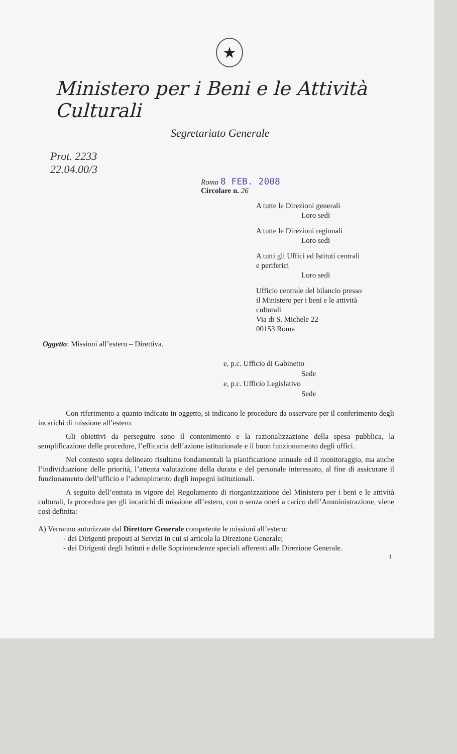★
Ministero per i Beni e le Attività Culturali
Segretariato Generale
Prot. 2233
22.04.00/3
Roma 8 FEB. 2008
Circolare n. 26
A tutte le Direzioni generali
Loro sedi
A tutte le Direzioni regionali
Loro sedi
A tutti gli Uffici ed Istituti centrali
e periferici
Loro sedi
Ufficio centrale del bilancio presso
il Ministero per i beni e le attività
culturali
Via di S. Michele 22
00153 Roma
Oggetto: Missioni all’estero – Direttiva.
e, p.c. Ufficio di Gabinetto
Sede
e, p.c. Ufficio Legislativo
Sede
Con riferimento a quanto indicato in oggetto, si indicano le procedure da osservare per il conferimento degli incarichi di missione all’estero.
Gli obiettivi da perseguire sono il contenimento e la razionalizzazione della spesa pubblica, la semplificazione delle procedure, l’efficacia dell’azione istituzionale e il buon funzionamento degli uffici.
Nel contesto sopra delineato risultano fondamentali la pianificazione annuale ed il monitoraggio, ma anche l’individuazione delle priorità, l’attenta valutazione della durata e del personale interessato, al fine di assicurare il funzionamento dell’ufficio e l’adempimento degli impegni istituzionali.
A seguito dell’entrata in vigore del Regolamento di riorganizzazione del Ministero per i beni e le attività culturali, la procedura per gli incarichi di missione all’estero, con o senza oneri a carico dell’Amministrazione, viene così definita:
A) Verranno autorizzate dal Direttore Generale competente le missioni all’estero:
- dei Dirigenti preposti ai Servizi in cui si articola la Direzione Generale;
- dei Dirigenti degli Istituti e delle Soprintendenze speciali afferenti alla Direzione Generale.
1